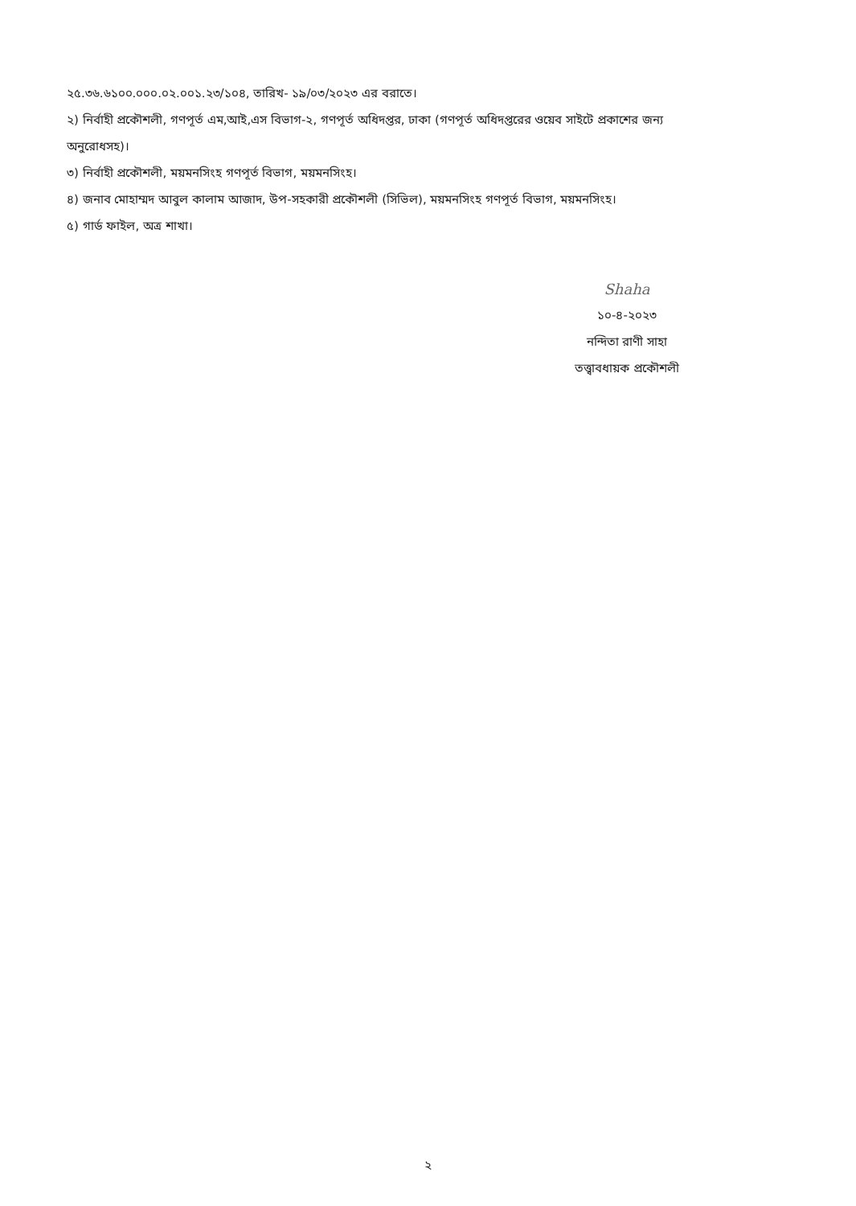২৫.৩৬.৬১০০.০০০.০২.০০১.২৩/১০৪, তারিখ- ১৯/০৩/২০২৩ এর বরাতে।
২) নির্বাহী প্রকৌশলী, গণপূর্ত এম,আই,এস বিভাগ-২, গণপূর্ত অধিদপ্তর, ঢাকা (গণপূর্ত অধিদপ্তরের ওয়েব সাইটে প্রকাশের জন্য অনুরোধসহ)।
৩) নির্বাহী প্রকৌশলী, ময়মনসিংহ গণপূর্ত বিভাগ, ময়মনসিংহ।
৪) জনাব মোহাম্মদ আবুল কালাম আজাদ, উপ-সহকারী প্রকৌশলী (সিভিল), ময়মনসিংহ গণপূর্ত বিভাগ, ময়মনসিংহ।
৫) গার্ড ফাইল, অত্র শাখা।
Shaha
১০-৪-২০২৩
নন্দিতা রাণী সাহা
তত্ত্বাবধায়ক প্রকৌশলী
২